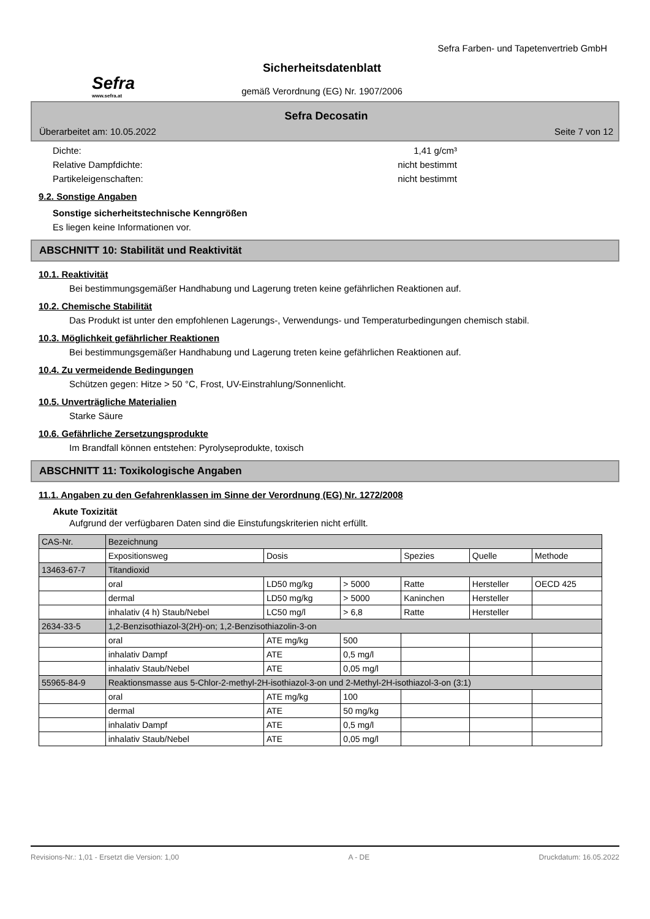Sefra
www.sefra.at
Sicherheitsdatenblatt
gemäß Verordnung (EG) Nr. 1907/2006
Sefra Farben- und Tapetenvertrieb GmbH
Sefra Decosatin
Überarbeitet am: 10.05.2022 Seite 7 von 12
Dichte: 1,41 g/cm³
Relative Dampfdichte: nicht bestimmt
Partikeleigenschaften: nicht bestimmt
9.2. Sonstige Angaben
Sonstige sicherheitstechnische Kenngrößen
Es liegen keine Informationen vor.
ABSCHNITT 10: Stabilität und Reaktivität
10.1. Reaktivität
Bei bestimmungsgemäßer Handhabung und Lagerung treten keine gefährlichen Reaktionen auf.
10.2. Chemische Stabilität
Das Produkt ist unter den empfohlenen Lagerungs-, Verwendungs- und Temperaturbedingungen chemisch stabil.
10.3. Möglichkeit gefährlicher Reaktionen
Bei bestimmungsgemäßer Handhabung und Lagerung treten keine gefährlichen Reaktionen auf.
10.4. Zu vermeidende Bedingungen
Schützen gegen: Hitze > 50 °C, Frost, UV-Einstrahlung/Sonnenlicht.
10.5. Unverträgliche Materialien
Starke Säure
10.6. Gefährliche Zersetzungsprodukte
Im Brandfall können entstehen: Pyrolyseprodukte, toxisch
ABSCHNITT 11: Toxikologische Angaben
11.1. Angaben zu den Gefahrenklassen im Sinne der Verordnung (EG) Nr. 1272/2008
Akute Toxizität
Aufgrund der verfügbaren Daten sind die Einstufungskriterien nicht erfüllt.
| CAS-Nr. | Bezeichnung | | | | | |
| --- | --- | --- | --- | --- | --- | --- |
| | Expositionsweg | Dosis | | Spezies | Quelle | Methode |
| 13463-67-7 | Titandioxid | | | | | |
| | oral | LD50 mg/kg | > 5000 | Ratte | Hersteller | OECD 425 |
| | dermal | LD50 mg/kg | > 5000 | Kaninchen | Hersteller | |
| | inhalativ (4 h) Staub/Nebel | LC50 mg/l | > 6,8 | Ratte | Hersteller | |
| 2634-33-5 | 1,2-Benzisothiazol-3(2H)-on; 1,2-Benzisothiazolin-3-on | | | | | |
| | oral | ATE mg/kg | 500 | | | |
| | inhalativ Dampf | ATE | 0,5 mg/l | | | |
| | inhalativ Staub/Nebel | ATE | 0,05 mg/l | | | |
| 55965-84-9 | Reaktionsmasse aus 5-Chlor-2-methyl-2H-isothiazol-3-on und 2-Methyl-2H-isothiazol-3-on (3:1) | | | | | |
| | oral | ATE mg/kg | 100 | | | |
| | dermal | ATE | 50 mg/kg | | | |
| | inhalativ Dampf | ATE | 0,5 mg/l | | | |
| | inhalativ Staub/Nebel | ATE | 0,05 mg/l | | | |
Revisions-Nr.: 1,01 - Ersetzt die Version: 1,00 A - DE Druckdatum: 16.05.2022